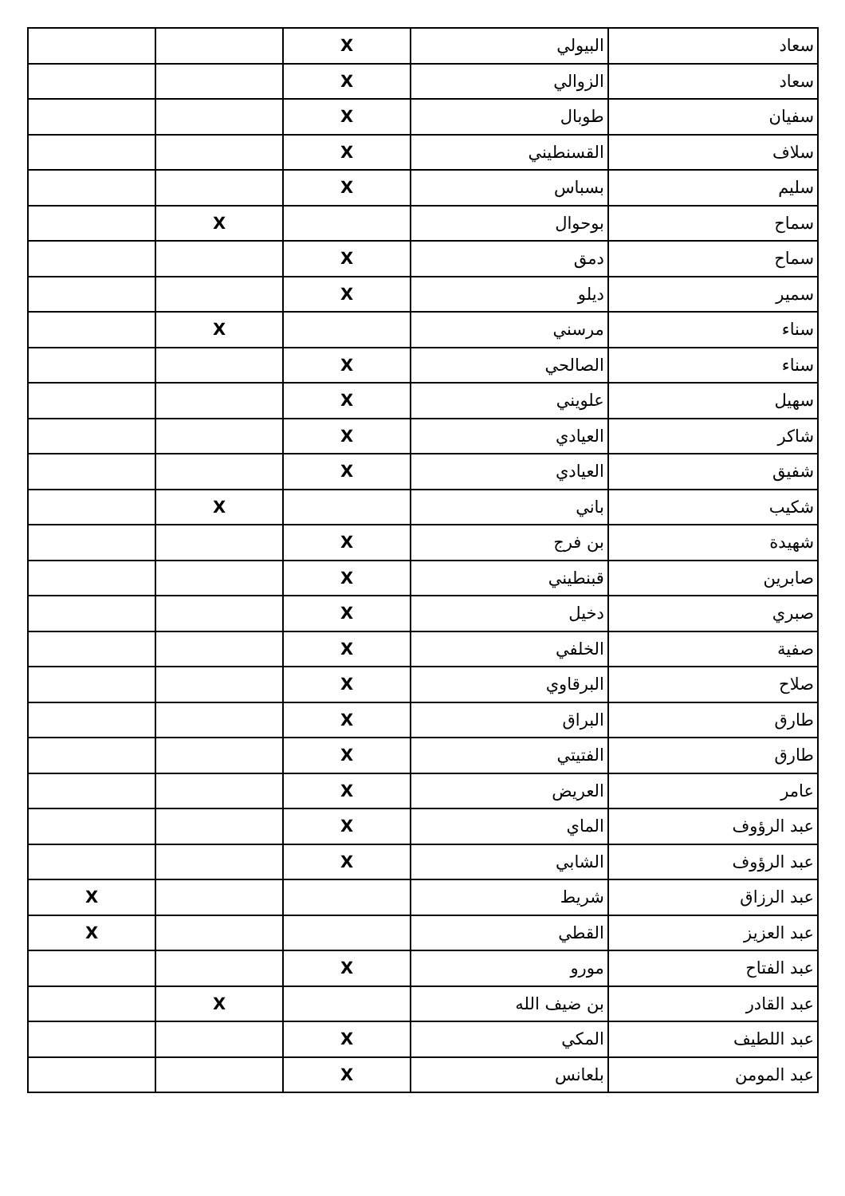| سعاد | البيولي | X | | |
| سعاد | الزوالي | X | | |
| سفيان | طوبال | X | | |
| سلاف | القسنطيني | X | | |
| سليم | بسباس | X | | |
| سماح | بوحوال | | X | |
| سماح | دمق | X | | |
| سمير | ديلو | X | | |
| سناء | مرسني | | X | |
| سناء | الصالحي | X | | |
| سهيل | علويني | X | | |
| شاكر | العيادي | X | | |
| شفيق | العيادي | X | | |
| شكيب | باني | | X | |
| شهيدة | بن فرج | X | | |
| صابرين | قبنطيني | X | | |
| صبري | دخيل | X | | |
| صفية | الخلفي | X | | |
| صلاح | البرقاوي | X | | |
| طارق | البراق | X | | |
| طارق | الفتيتي | X | | |
| عامر | العريض | X | | |
| عبد الرؤوف | الماي | X | | |
| عبد الرؤوف | الشابي | X | | |
| عبد الرزاق | شريط | | | X |
| عبد العزيز | القطي | | | X |
| عبد الفتاح | مورو | X | | |
| عبد القادر | بن ضيف الله | | X | |
| عبد اللطيف | المكي | X | | |
| عبد المومن | بلعانس | X | | |